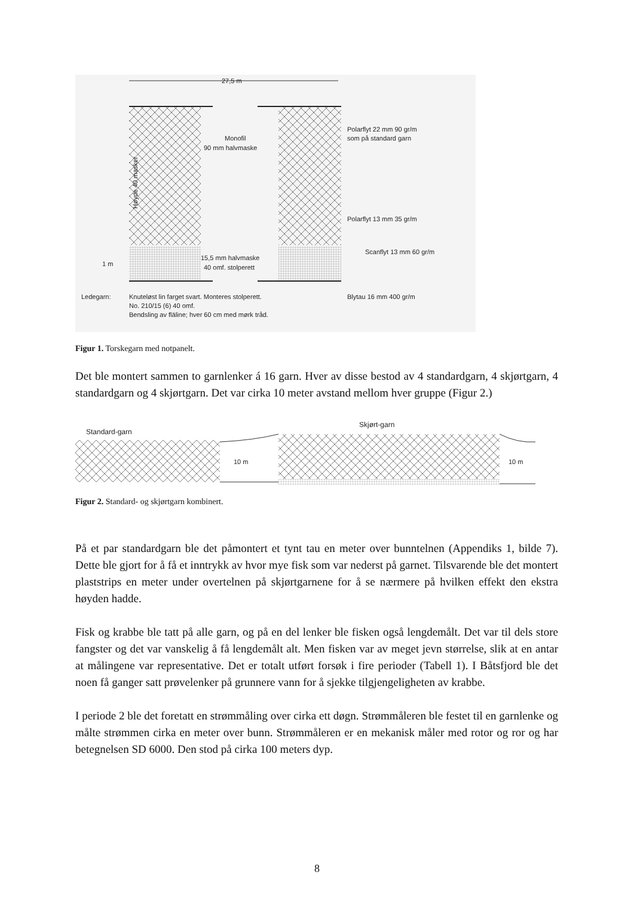27,5 m
Monofil
90 mm halvmaske
Polarflyt 22 mm 90 gr/m
som på standard garn
Polarflyt 13 mm 35 gr/m
Scanflyt 13 mm 60 gr/m
15,5 mm halvmaske
40 omf. stolperett
1 m
Høyde 40 masker
Ledegarn:
Knuteløst lin farget svart. Monteres stolperett.
No. 210/15 (6) 40 omf.
Bendsling av fläline; hver 60 cm med mørk tråd.
Blytau 16 mm 400 gr/m
Figur 1. Torskegarn med notpanelt.
Det ble montert sammen to garnlenker á 16 garn. Hver av disse bestod av 4 standardgarn, 4 skjørtgarn, 4 standardgarn og 4 skjørtgarn. Det var cirka 10 meter avstand mellom hver gruppe (Figur 2.)
Standard-garn
Skjørt-garn
10 m
10 m
Figur 2. Standard- og skjørtgarn kombinert.
På et par standardgarn ble det påmontert et tynt tau en meter over bunntelnen (Appendiks 1, bilde 7). Dette ble gjort for å få et inntrykk av hvor mye fisk som var nederst på garnet. Tilsvarende ble det montert plaststrips en meter under overtelnen på skjørtgarnene for å se nærmere på hvilken effekt den ekstra høyden hadde.
Fisk og krabbe ble tatt på alle garn, og på en del lenker ble fisken også lengdemålt. Det var til dels store fangster og det var vanskelig å få lengdemålt alt. Men fisken var av meget jevn størrelse, slik at en antar at målingene var representative. Det er totalt utført forsøk i fire perioder (Tabell 1). I Båtsfjord ble det noen få ganger satt prøvelenker på grunnere vann for å sjekke tilgjengeligheten av krabbe.
I periode 2 ble det foretatt en strømmåling over cirka ett døgn. Strømmåleren ble festet til en garnlenke og målte strømmen cirka en meter over bunn. Strømmåleren er en mekanisk måler med rotor og ror og har betegnelsen SD 6000. Den stod på cirka 100 meters dyp.
8